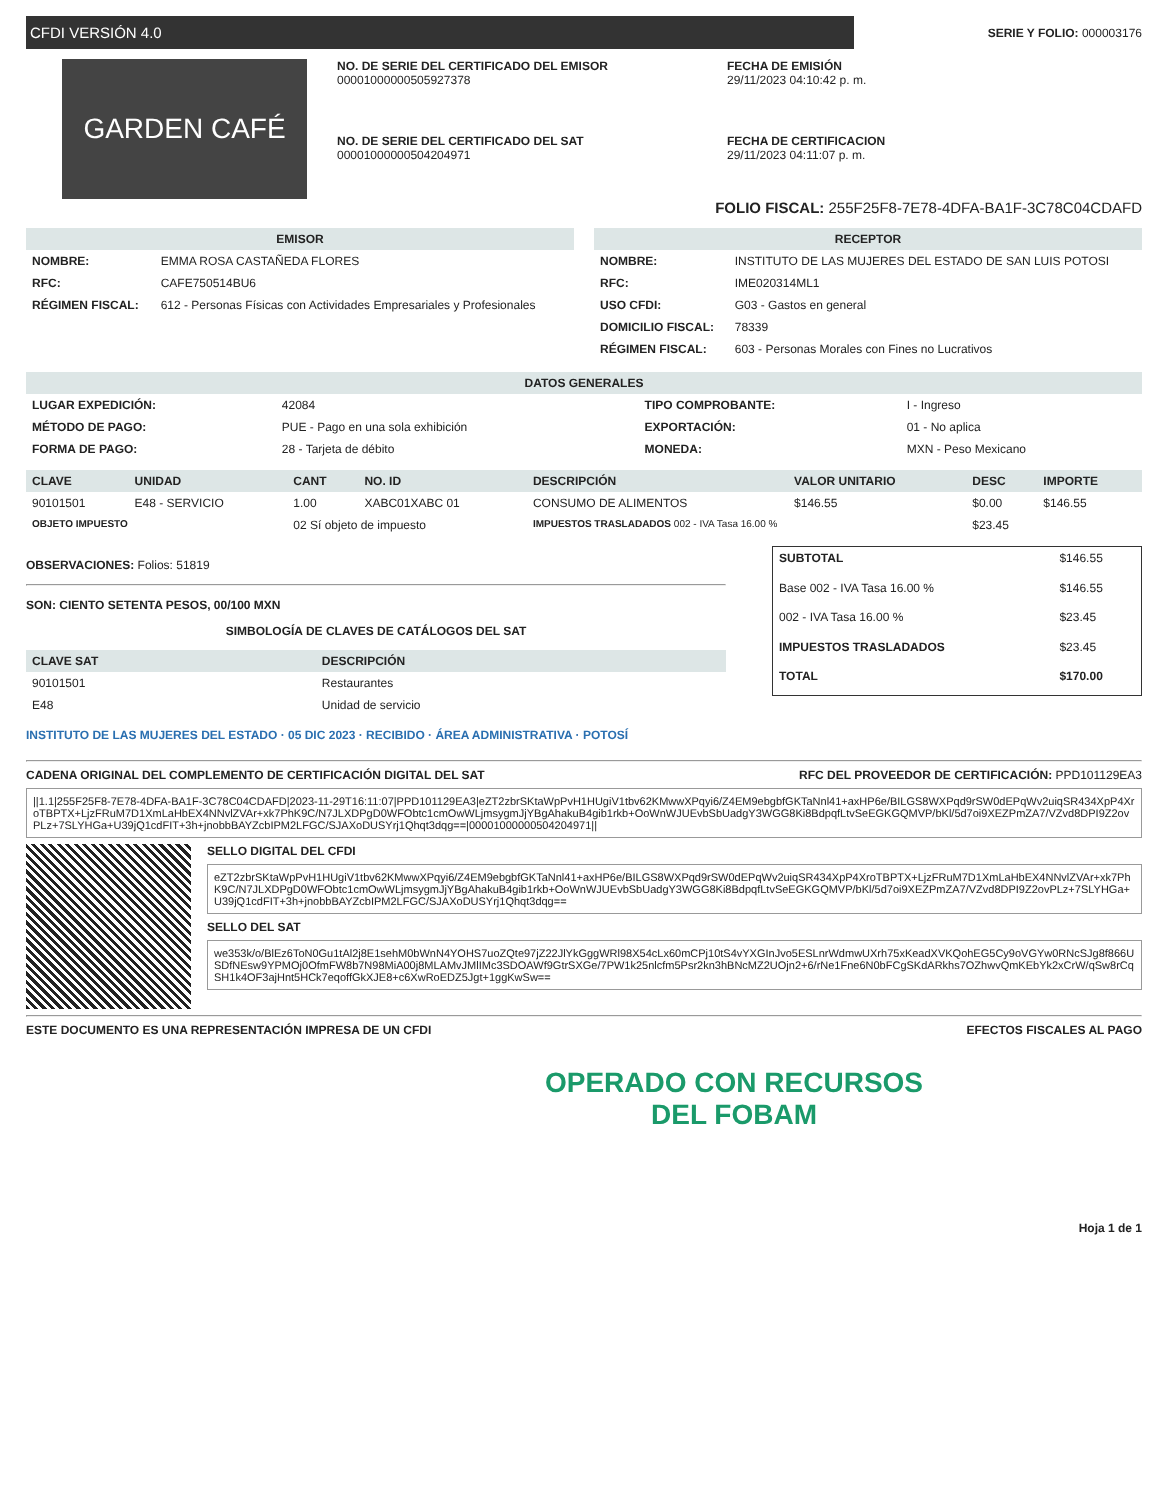CFDI VERSIÓN 4.0
SERIE Y FOLIO: 000003176
GARDEN CAFÉ
NO. DE SERIE DEL CERTIFICADO DEL EMISOR
00001000000505927378
FECHA DE EMISIÓN
29/11/2023 04:10:42 p. m.
NO. DE SERIE DEL CERTIFICADO DEL SAT
00001000000504204971
FECHA DE CERTIFICACION
29/11/2023 04:11:07 p. m.
FOLIO FISCAL: 255F25F8-7E78-4DFA-BA1F-3C78C04CDAFD
EMISOR
| NOMBRE: | EMMA ROSA CASTAÑEDA FLORES |
| RFC: | CAFE750514BU6 |
| RÉGIMEN FISCAL: | 612 - Personas Físicas con Actividades Empresariales y Profesionales |
RECEPTOR
| NOMBRE: | INSTITUTO DE LAS MUJERES DEL ESTADO DE SAN LUIS POTOSI |
| RFC: | IME020314ML1 |
| USO CFDI: | G03 - Gastos en general |
| DOMICILIO FISCAL: | 78339 |
| RÉGIMEN FISCAL: | 603 - Personas Morales con Fines no Lucrativos |
DATOS GENERALES
| LUGAR EXPEDICIÓN: | 42084 | TIPO COMPROBANTE: | I - Ingreso |
| MÉTODO DE PAGO: | PUE - Pago en una sola exhibición | EXPORTACIÓN: | 01 - No aplica |
| FORMA DE PAGO: | 28 - Tarjeta de débito | MONEDA: | MXN - Peso Mexicano |
| CLAVE | UNIDAD | CANT | NO. ID | DESCRIPCIÓN | VALOR UNITARIO | DESC | IMPORTE |
| --- | --- | --- | --- | --- | --- | --- | --- |
| 90101501 | E48 - SERVICIO | 1.00 | XABC01XABC 01 | CONSUMO DE ALIMENTOS | $146.55 | $0.00 | $146.55 |
| OBJETO IMPUESTO | | 02 Sí objeto de impuesto | | IMPUESTOS TRASLADADOS 002 - IVA Tasa 16.00 % | | $23.45 | |
OBSERVACIONES: Folios: 51819
SON: CIENTO SETENTA PESOS, 00/100 MXN
SIMBOLOGÍA DE CLAVES DE CATÁLOGOS DEL SAT
| CLAVE SAT | DESCRIPCIÓN |
| --- | --- |
| 90101501 | Restaurantes |
| E48 | Unidad de servicio |
INSTITUTO DE LAS MUJERES DEL ESTADO · 05 DIC 2023 · RECIBIDO · ÁREA ADMINISTRATIVA · POTOSÍ
| SUBTOTAL | $146.55 |
| Base 002 - IVA Tasa 16.00 % | $146.55 |
| 002 - IVA Tasa 16.00 % | $23.45 |
| IMPUESTOS TRASLADADOS | $23.45 |
| TOTAL | $170.00 |
CADENA ORIGINAL DEL COMPLEMENTO DE CERTIFICACIÓN DIGITAL DEL SAT RFC DEL PROVEEDOR DE CERTIFICACIÓN: PPD101129EA3
||1.1|255F25F8-7E78-4DFA-BA1F-3C78C04CDAFD|2023-11-29T16:11:07|PPD101129EA3|eZT2zbrSKtaWpPvH1HUgiV1tbv62KMwwXPqyi6/Z4EM9ebgbfGKTaNnl41+axHP6e/BILGS8WXPqd9rSW0dEPqWv2uiqSR434XpP4XroTBPTX+LjzFRuM7D1XmLaHbEX4NNvlZVAr+xk7PhK9C/N7JLXDPgD0WFObtc1cmOwWLjmsygmJjYBgAhakuB4gib1rkb+OoWnWJUEvbSbUadgY3WGG8Ki8BdpqfLtvSeEGKGQMVP/bKl/5d7oi9XEZPmZA7/VZvd8DPI9Z2ovPLz+7SLYHGa+U39jQ1cdFIT+3h+jnobbBAYZcbIPM2LFGC/SJAXoDUSYrj1Qhqt3dqg==|00001000000504204971||
SELLO DIGITAL DEL CFDI
eZT2zbrSKtaWpPvH1HUgiV1tbv62KMwwXPqyi6/Z4EM9ebgbfGKTaNnl41+axHP6e/BILGS8WXPqd9rSW0dEPqWv2uiqSR434XpP4XroTBPTX+LjzFRuM7D1XmLaHbEX4NNvlZVAr+xk7PhK9C/N7JLXDPgD0WFObtc1cmOwWLjmsygmJjYBgAhakuB4gib1rkb+OoWnWJUEvbSbUadgY3WGG8Ki8BdpqfLtvSeEGKGQMVP/bKl/5d7oi9XEZPmZA7/VZvd8DPI9Z2ovPLz+7SLYHGa+U39jQ1cdFIT+3h+jnobbBAYZcbIPM2LFGC/SJAXoDUSYrj1Qhqt3dqg==
SELLO DEL SAT
we353k/o/BlEz6ToN0Gu1tAl2j8E1sehM0bWnN4YOHS7uoZQte97jZ22JlYkGggWRl98X54cLx60mCPj10tS4vYXGInJvo5ESLnrWdmwUXrh75xKeadXVKQohEG5Cy9oVGYw0RNcSJg8f866USDfNEsw9YPMOj0OfmFW8b7N98MiA00j8MLAMvJMlIMc3SDOAWf9GtrSXGe/7PW1k25nlcfm5Psr2kn3hBNcMZ2UOjn2+6/rNe1Fne6N0bFCgSKdARkhs7OZhwvQmKEbYk2xCrW/qSw8rCqSH1k4OF3ajHnt5HCk7eqoffGkXJE8+c6XwRoEDZ5Jgt+1ggKwSw==
ESTE DOCUMENTO ES UNA REPRESENTACIÓN IMPRESA DE UN CFDI EFECTOS FISCALES AL PAGO
OPERADO CON RECURSOS
DEL FOBAM
Hoja 1 de 1